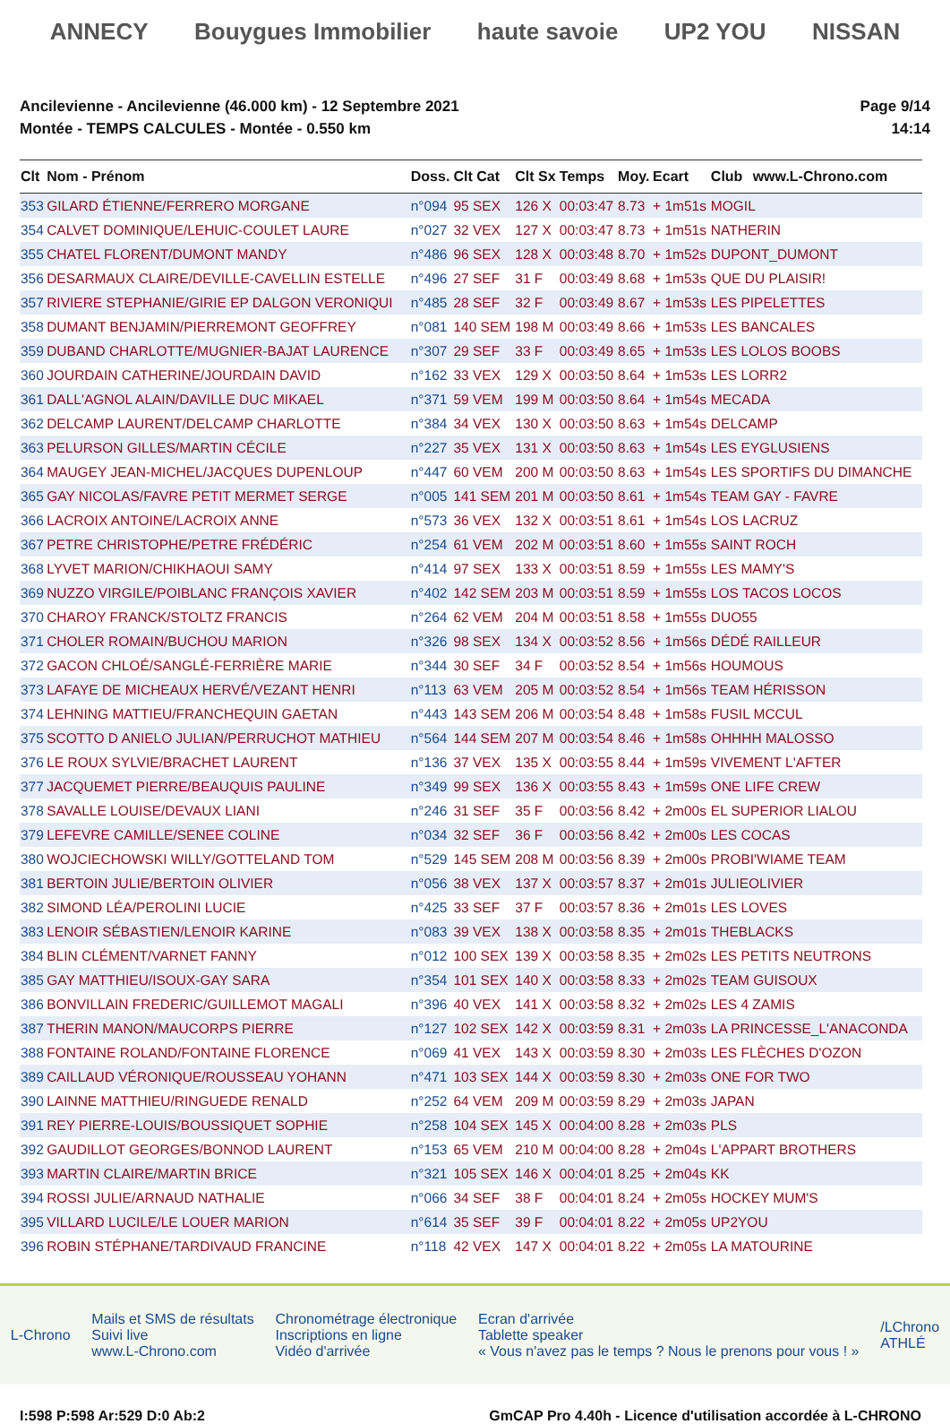ANNECY Bouygues Immobilier haute savoie UP2 YOU NISSAN
Ancilevienne - Ancilevienne (46.000 km) - 12 Septembre 2021
Montée - TEMPS CALCULES - Montée - 0.550 km
Page 9/14
14:14
| Clt | Nom - Prénom | Doss. | Clt Cat | Clt Sx | Temps | Moy. | Ecart | Club | www.L-Chrono.com |
| --- | --- | --- | --- | --- | --- | --- | --- | --- | --- |
| 353 | GILARD ÉTIENNE/FERRERO MORGANE | n°094 | 95 SEX | 126 X | 00:03:47 | 8.73 | + 1m51s | MOGIL | |
| 354 | CALVET DOMINIQUE/LEHUIC-COULET LAURE | n°027 | 32 VEX | 127 X | 00:03:47 | 8.73 | + 1m51s | NATHERIN | |
| 355 | CHATEL FLORENT/DUMONT MANDY | n°486 | 96 SEX | 128 X | 00:03:48 | 8.70 | + 1m52s | DUPONT_DUMONT | |
| 356 | DESARMAUX CLAIRE/DEVILLE-CAVELLIN ESTELLE | n°496 | 27 SEF | 31 F | 00:03:49 | 8.68 | + 1m53s | QUE DU PLAISIR! | |
| 357 | RIVIERE STEPHANIE/GIRIE EP DALGON VERONIQUI | n°485 | 28 SEF | 32 F | 00:03:49 | 8.67 | + 1m53s | LES PIPELETTES | |
| 358 | DUMANT BENJAMIN/PIERREMONT GEOFFREY | n°081 | 140 SEM | 198 M | 00:03:49 | 8.66 | + 1m53s | LES BANCALES | |
| 359 | DUBAND CHARLOTTE/MUGNIER-BAJAT LAURENCE | n°307 | 29 SEF | 33 F | 00:03:49 | 8.65 | + 1m53s | LES LOLOS BOOBS | |
| 360 | JOURDAIN CATHERINE/JOURDAIN DAVID | n°162 | 33 VEX | 129 X | 00:03:50 | 8.64 | + 1m53s | LES LORR2 | |
| 361 | DALL'AGNOL ALAIN/DAVILLE DUC MIKAEL | n°371 | 59 VEM | 199 M | 00:03:50 | 8.64 | + 1m54s | MECADA | |
| 362 | DELCAMP LAURENT/DELCAMP CHARLOTTE | n°384 | 34 VEX | 130 X | 00:03:50 | 8.63 | + 1m54s | DELCAMP | |
| 363 | PELURSON GILLES/MARTIN CÉCILE | n°227 | 35 VEX | 131 X | 00:03:50 | 8.63 | + 1m54s | LES EYGLUSIENS | |
| 364 | MAUGEY JEAN-MICHEL/JACQUES DUPENLOUP | n°447 | 60 VEM | 200 M | 00:03:50 | 8.63 | + 1m54s | LES SPORTIFS DU DIMANCHE | |
| 365 | GAY NICOLAS/FAVRE PETIT MERMET SERGE | n°005 | 141 SEM | 201 M | 00:03:50 | 8.61 | + 1m54s | TEAM GAY - FAVRE | |
| 366 | LACROIX ANTOINE/LACROIX ANNE | n°573 | 36 VEX | 132 X | 00:03:51 | 8.61 | + 1m54s | LOS LACRUZ | |
| 367 | PETRE CHRISTOPHE/PETRE FRÉDÉRIC | n°254 | 61 VEM | 202 M | 00:03:51 | 8.60 | + 1m55s | SAINT ROCH | |
| 368 | LYVET MARION/CHIKHAOUI SAMY | n°414 | 97 SEX | 133 X | 00:03:51 | 8.59 | + 1m55s | LES MAMY'S | |
| 369 | NUZZO VIRGILE/POIBLANC FRANÇOIS XAVIER | n°402 | 142 SEM | 203 M | 00:03:51 | 8.59 | + 1m55s | LOS TACOS LOCOS | |
| 370 | CHAROY FRANCK/STOLTZ FRANCIS | n°264 | 62 VEM | 204 M | 00:03:51 | 8.58 | + 1m55s | DUO55 | |
| 371 | CHOLER ROMAIN/BUCHOU MARION | n°326 | 98 SEX | 134 X | 00:03:52 | 8.56 | + 1m56s | DÉDÉ RAILLEUR | |
| 372 | GACON CHLOÉ/SANGLÉ-FERRIÈRE MARIE | n°344 | 30 SEF | 34 F | 00:03:52 | 8.54 | + 1m56s | HOUMOUS | |
| 373 | LAFAYE DE MICHEAUX HERVÉ/VEZANT HENRI | n°113 | 63 VEM | 205 M | 00:03:52 | 8.54 | + 1m56s | TEAM HÉRISSON | |
| 374 | LEHNING MATTIEU/FRANCHEQUIN GAETAN | n°443 | 143 SEM | 206 M | 00:03:54 | 8.48 | + 1m58s | FUSIL MCCUL | |
| 375 | SCOTTO D ANIELO JULIAN/PERRUCHOT MATHIEU | n°564 | 144 SEM | 207 M | 00:03:54 | 8.46 | + 1m58s | OHHHH MALOSSO | |
| 376 | LE ROUX SYLVIE/BRACHET LAURENT | n°136 | 37 VEX | 135 X | 00:03:55 | 8.44 | + 1m59s | VIVEMENT L'AFTER | |
| 377 | JACQUEMET PIERRE/BEAUQUIS PAULINE | n°349 | 99 SEX | 136 X | 00:03:55 | 8.43 | + 1m59s | ONE LIFE CREW | |
| 378 | SAVALLE LOUISE/DEVAUX LIANI | n°246 | 31 SEF | 35 F | 00:03:56 | 8.42 | + 2m00s | EL SUPERIOR LIALOU | |
| 379 | LEFEVRE CAMILLE/SENEE COLINE | n°034 | 32 SEF | 36 F | 00:03:56 | 8.42 | + 2m00s | LES COCAS | |
| 380 | WOJCIECHOWSKI WILLY/GOTTELAND TOM | n°529 | 145 SEM | 208 M | 00:03:56 | 8.39 | + 2m00s | PROBI'WIAME TEAM | |
| 381 | BERTOIN JULIE/BERTOIN OLIVIER | n°056 | 38 VEX | 137 X | 00:03:57 | 8.37 | + 2m01s | JULIEOLIVIER | |
| 382 | SIMOND LÉA/PEROLINI LUCIE | n°425 | 33 SEF | 37 F | 00:03:57 | 8.36 | + 2m01s | LES LOVES | |
| 383 | LENOIR SÉBASTIEN/LENOIR KARINE | n°083 | 39 VEX | 138 X | 00:03:58 | 8.35 | + 2m01s | THEBLACKS | |
| 384 | BLIN CLÉMENT/VARNET FANNY | n°012 | 100 SEX | 139 X | 00:03:58 | 8.35 | + 2m02s | LES PETITS NEUTRONS | |
| 385 | GAY MATTHIEU/ISOUX-GAY SARA | n°354 | 101 SEX | 140 X | 00:03:58 | 8.33 | + 2m02s | TEAM GUISOUX | |
| 386 | BONVILLAIN FREDERIC/GUILLEMOT MAGALI | n°396 | 40 VEX | 141 X | 00:03:58 | 8.32 | + 2m02s | LES 4 ZAMIS | |
| 387 | THERIN MANON/MAUCORPS PIERRE | n°127 | 102 SEX | 142 X | 00:03:59 | 8.31 | + 2m03s | LA PRINCESSE_L'ANACONDA | |
| 388 | FONTAINE ROLAND/FONTAINE FLORENCE | n°069 | 41 VEX | 143 X | 00:03:59 | 8.30 | + 2m03s | LES FLÈCHES D'OZON | |
| 389 | CAILLAUD VÉRONIQUE/ROUSSEAU YOHANN | n°471 | 103 SEX | 144 X | 00:03:59 | 8.30 | + 2m03s | ONE FOR TWO | |
| 390 | LAINNE MATTHIEU/RINGUEDE RENALD | n°252 | 64 VEM | 209 M | 00:03:59 | 8.29 | + 2m03s | JAPAN | |
| 391 | REY PIERRE-LOUIS/BOUSSIQUET SOPHIE | n°258 | 104 SEX | 145 X | 00:04:00 | 8.28 | + 2m03s | PLS | |
| 392 | GAUDILLOT GEORGES/BONNOD LAURENT | n°153 | 65 VEM | 210 M | 00:04:00 | 8.28 | + 2m04s | L'APPART BROTHERS | |
| 393 | MARTIN CLAIRE/MARTIN BRICE | n°321 | 105 SEX | 146 X | 00:04:01 | 8.25 | + 2m04s | KK | |
| 394 | ROSSI JULIE/ARNAUD NATHALIE | n°066 | 34 SEF | 38 F | 00:04:01 | 8.24 | + 2m05s | HOCKEY MUM'S | |
| 395 | VILLARD LUCILE/LE LOUER MARION | n°614 | 35 SEF | 39 F | 00:04:01 | 8.22 | + 2m05s | UP2YOU | |
| 396 | ROBIN STÉPHANE/TARDIVAUD FRANCINE | n°118 | 42 VEX | 147 X | 00:04:01 | 8.22 | + 2m05s | LA MATOURINE | |
L-Chrono
Mails et SMS de résultats
Suivi live
www.L-Chrono.com
Chronométrage électronique
Inscriptions en ligne
Vidéo d'arrivée
Ecran d'arrivée
Tablette speaker
« Vous n'avez pas le temps ? Nous le prenons pour vous ! »
/LChrono
ATHLÉ
I:598 P:598 Ar:529 D:0 Ab:2 GmCAP Pro 4.40h - Licence d'utilisation accordée à L-CHRONO